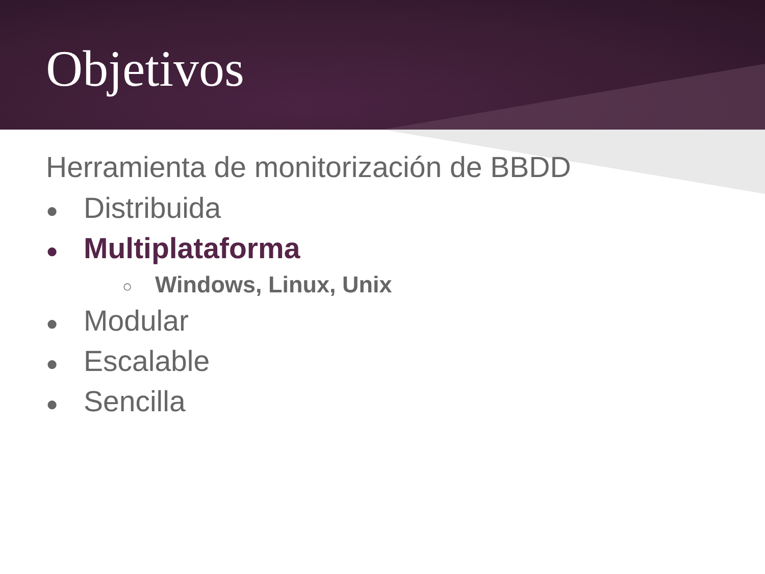Objetivos
Herramienta de monitorización de BBDD
● Distribuida
● Multiplataforma
○ Windows, Linux, Unix
● Modular
● Escalable
● Sencilla